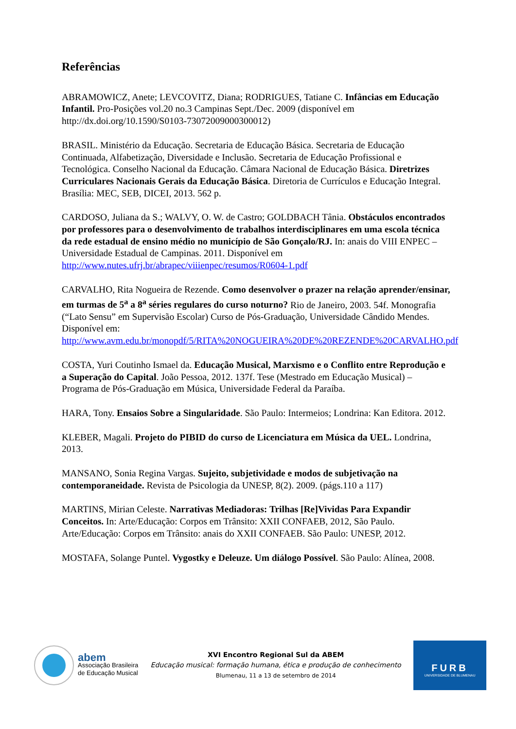Referências
ABRAMOWICZ, Anete; LEVCOVITZ, Diana; RODRIGUES, Tatiane C. Infâncias em Educação Infantil. Pro-Posições vol.20 no.3 Campinas Sept./Dec. 2009 (disponível em http://dx.doi.org/10.1590/S0103-73072009000300012)
BRASIL. Ministério da Educação. Secretaria de Educação Básica. Secretaria de Educação Continuada, Alfabetização, Diversidade e Inclusão. Secretaria de Educação Profissional e Tecnológica. Conselho Nacional da Educação. Câmara Nacional de Educação Básica. Diretrizes Curriculares Nacionais Gerais da Educação Básica. Diretoria de Currículos e Educação Integral. Brasília: MEC, SEB, DICEI, 2013. 562 p.
CARDOSO, Juliana da S.; WALVY, O. W. de Castro; GOLDBACH Tânia. Obstáculos encontrados por professores para o desenvolvimento de trabalhos interdisciplinares em uma escola técnica da rede estadual de ensino médio no município de São Gonçalo/RJ. In: anais do VIII ENPEC – Universidade Estadual de Campinas. 2011. Disponível em http://www.nutes.ufrj.br/abrapec/viiienpec/resumos/R0604-1.pdf
CARVALHO, Rita Nogueira de Rezende. Como desenvolver o prazer na relação aprender/ensinar, em turmas de 5<sup>a</sup> a 8<sup>a</sup> séries regulares do curso noturno? Rio de Janeiro, 2003. 54f. Monografia (“Lato Sensu” em Supervisão Escolar) Curso de Pós-Graduação, Universidade Cândido Mendes. Disponível em: http://www.avm.edu.br/monopdf/5/RITA%20NOGUEIRA%20DE%20REZENDE%20CARVALHO.pdf
COSTA, Yuri Coutinho Ismael da. Educação Musical, Marxismo e o Conflito entre Reprodução e a Superação do Capital. João Pessoa, 2012. 137f. Tese (Mestrado em Educação Musical) – Programa de Pós-Graduação em Música, Universidade Federal da Paraíba.
HARA, Tony. Ensaios Sobre a Singularidade. São Paulo: Intermeios; Londrina: Kan Editora. 2012.
KLEBER, Magali. Projeto do PIBID do curso de Licenciatura em Música da UEL. Londrina, 2013.
MANSANO, Sonia Regina Vargas. Sujeito, subjetividade e modos de subjetivação na contemporaneidade. Revista de Psicologia da UNESP, 8(2). 2009. (págs.110 a 117)
MARTINS, Mirian Celeste. Narrativas Mediadoras: Trilhas [Re]Vividas Para Expandir Conceitos. In: Arte/Educação: Corpos em Trânsito: XXII CONFAEB, 2012, São Paulo. Arte/Educação: Corpos em Trânsito: anais do XXII CONFAEB. São Paulo: UNESP, 2012.
MOSTAFA, Solange Puntel. Vygostky e Deleuze. Um diálogo Possível. São Paulo: Alínea, 2008.
abem
Associação Brasileira
de Educação Musical
XVI Encontro Regional Sul da ABEM
Educação musical: formação humana, ética e produção de conhecimento
Blumenau, 11 a 13 de setembro de 2014
FURB
UNIVERSIDADE DE BLUMENAU